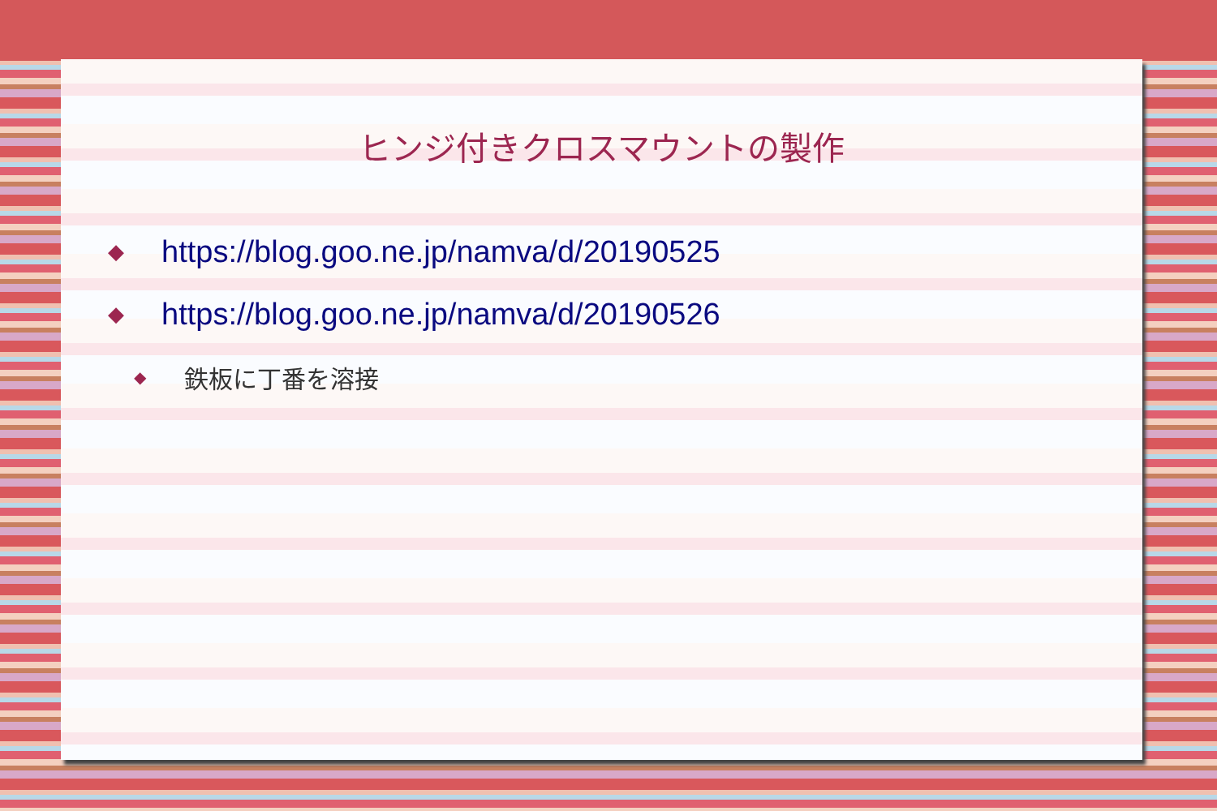ヒンジ付きクロスマウントの製作
◆ https://blog.goo.ne.jp/namva/d/20190525
◆ https://blog.goo.ne.jp/namva/d/20190526
◆ 鉄板に丁番を溶接